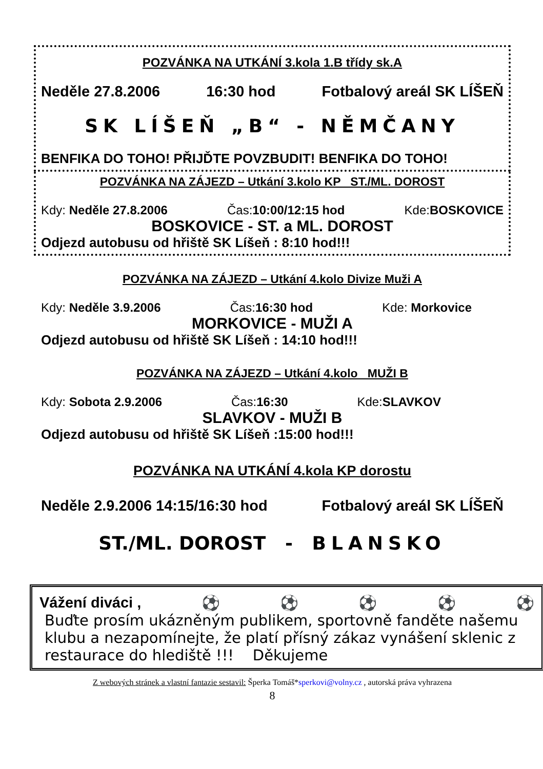POZVÁNKA NA UTKÁNÍ 3.kola 1.B třídy sk.A
Neděle 27.8.2006 16:30 hod Fotbalový areál SK LÍŠEŇ
SK LÍŠEŇ „B“ - NĚMČANY
BENFIKA DO TOHO! PŘIJĎTE POVZBUDIT! BENFIKA DO TOHO!
POZVÁNKA NA ZÁJEZD – Utkání 3.kolo KP ST./ML. DOROST
Kdy: Neděle 27.8.2006 Čas:10:00/12:15 hod Kde:BOSKOVICE
BOSKOVICE - ST. a ML. DOROST
Odjezd autobusu od hřiště SK Líšeň : 8:10 hod!!!
POZVÁNKA NA ZÁJEZD – Utkání 4.kolo Divize Muži A
Kdy: Neděle 3.9.2006 Čas:16:30 hod Kde: Morkovice
MORKOVICE - MUŽI A
Odjezd autobusu od hřiště SK Líšeň : 14:10 hod!!!
POZVÁNKA NA ZÁJEZD – Utkání 4.kolo MUŽI B
Kdy: Sobota 2.9.2006 Čas:16:30 Kde:SLAVKOV
SLAVKOV - MUŽI B
Odjezd autobusu od hřiště SK Líšeň :15:00 hod!!!
POZVÁNKA NA UTKÁNÍ 4.kola KP dorostu
Neděle 2.9.2006 14:15/16:30 hod Fotbalový areál SK LÍŠEŇ
ST./ML. DOROST - BLANSKO
Vážení diváci , ⚽ ⚽ ⚽ ⚽ ⚽
Buďte prosím ukázněným publikem, sportovně fanděte našemu klubu a nezapomínejte, že platí přísný zákaz vynášení sklenic z restaurace do hlediště !!! Děkujeme
Z webových stránek a vlastní fantazie sestavil: Šperka Tomáš*sperkovi@volny.cz , autorská práva vyhrazena
8